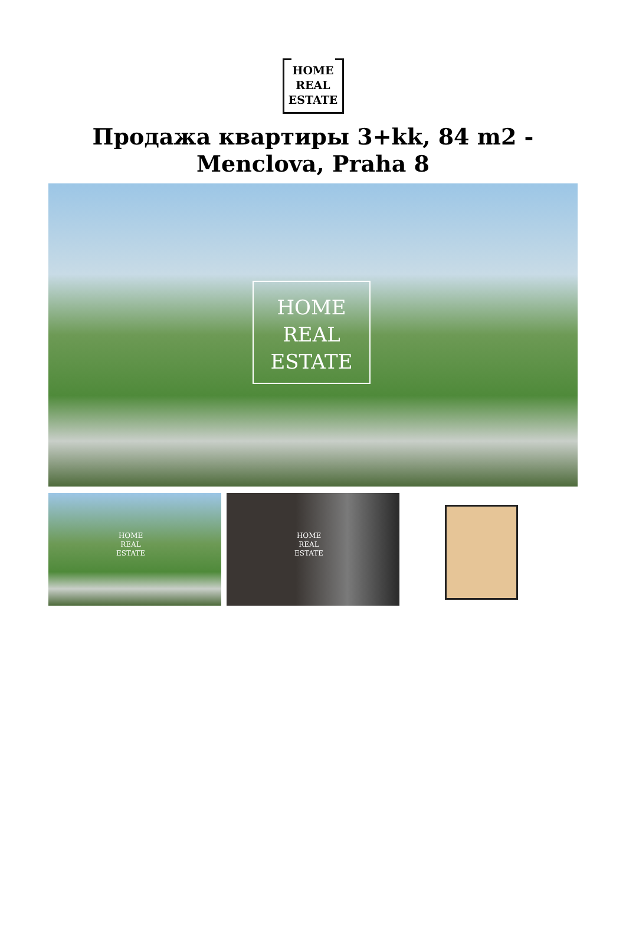HOME
REAL
ESTATE
Продажа квартиры 3+kk, 84 m2 - Menclova, Praha 8
HOME
REAL
ESTATE
HOME
REAL
ESTATE
HOME
REAL
ESTATE